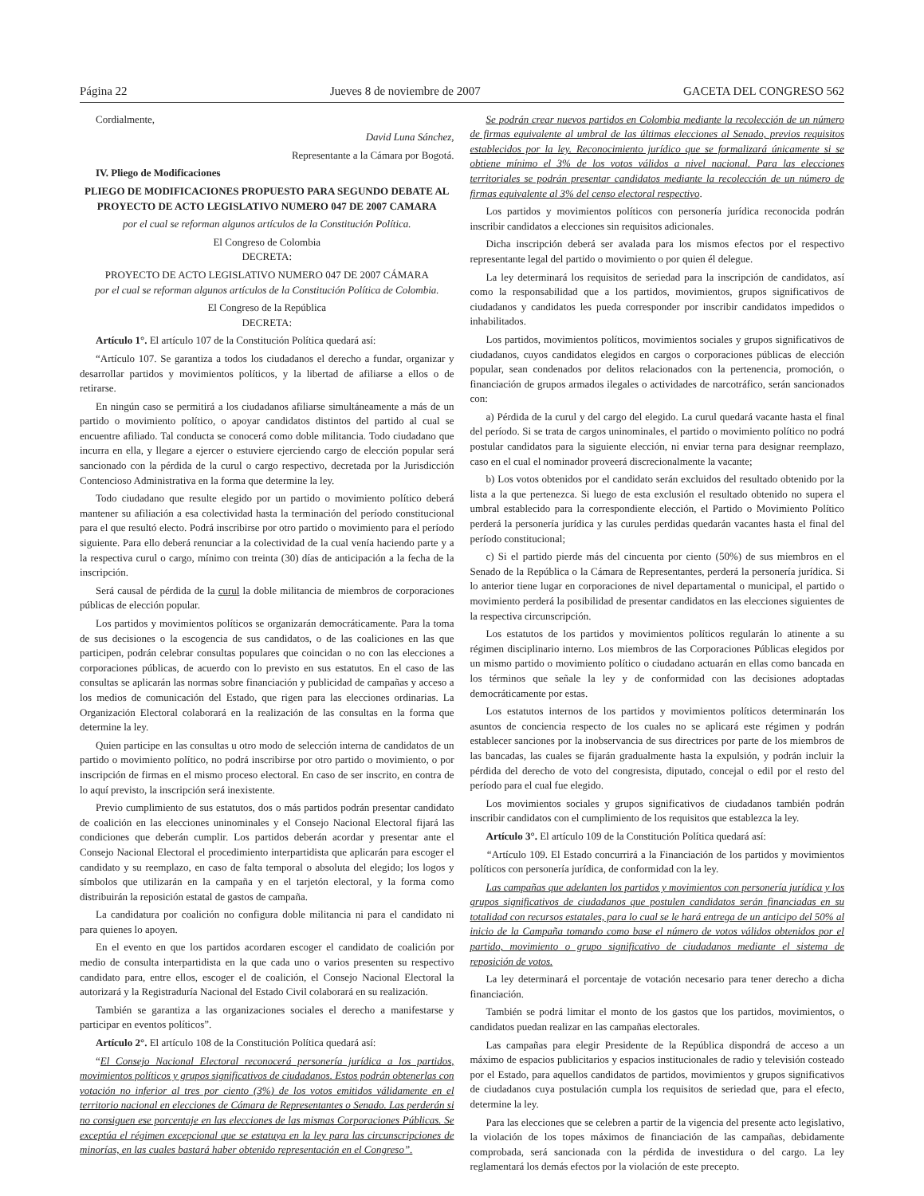Página 22 Jueves 8 de noviembre de 2007 GACETA DEL CONGRESO 562
Cordialmente,
David Luna Sánchez,
Representante a la Cámara por Bogotá.
IV. Pliego de Modificaciones
PLIEGO DE MODIFICACIONES PROPUESTO PARA SEGUNDO DEBATE AL PROYECTO DE ACTO LEGISLATIVO NUMERO 047 DE 2007 CAMARA
por el cual se reforman algunos artículos de la Constitución Política.
El Congreso de Colombia
DECRETA:
PROYECTO DE ACTO LEGISLATIVO NUMERO 047 DE 2007 CÁMARA
por el cual se reforman algunos artículos de la Constitución Política de Colombia.
El Congreso de la República
DECRETA:
Artículo 1°. El artículo 107 de la Constitución Política quedará así:
“Artículo 107. Se garantiza a todos los ciudadanos el derecho a fundar, organizar y desarrollar partidos y movimientos políticos, y la libertad de afiliarse a ellos o de retirarse.
En ningún caso se permitirá a los ciudadanos afiliarse simultáneamente a más de un partido o movimiento político, o apoyar candidatos distintos del partido al cual se encuentre afiliado. Tal conducta se conocerá como doble militancia. Todo ciudadano que incurra en ella, y llegare a ejercer o estuviere ejerciendo cargo de elección popular será sancionado con la pérdida de la curul o cargo respectivo, decretada por la Jurisdicción Contencioso Administrativa en la forma que determine la ley.
Todo ciudadano que resulte elegido por un partido o movimiento político deberá mantener su afiliación a esa colectividad hasta la terminación del período constitucional para el que resultó electo. Podrá inscribirse por otro partido o movimiento para el período siguiente. Para ello deberá renunciar a la colectividad de la cual venía haciendo parte y a la respectiva curul o cargo, mínimo con treinta (30) días de anticipación a la fecha de la inscripción.
Será causal de pérdida de la curul la doble militancia de miembros de corporaciones públicas de elección popular.
Los partidos y movimientos políticos se organizarán democráticamente. Para la toma de sus decisiones o la escogencia de sus candidatos, o de las coaliciones en las que participen, podrán celebrar consultas populares que coincidan o no con las elecciones a corporaciones públicas, de acuerdo con lo previsto en sus estatutos. En el caso de las consultas se aplicarán las normas sobre financiación y publicidad de campañas y acceso a los medios de comunicación del Estado, que rigen para las elecciones ordinarias. La Organización Electoral colaborará en la realización de las consultas en la forma que determine la ley.
Quien participe en las consultas u otro modo de selección interna de candidatos de un partido o movimiento político, no podrá inscribirse por otro partido o movimiento, o por inscripción de firmas en el mismo proceso electoral. En caso de ser inscrito, en contra de lo aquí previsto, la inscripción será inexistente.
Previo cumplimiento de sus estatutos, dos o más partidos podrán presentar candidato de coalición en las elecciones uninominales y el Consejo Nacional Electoral fijará las condiciones que deberán cumplir. Los partidos deberán acordar y presentar ante el Consejo Nacional Electoral el procedimiento interpartidista que aplicarán para escoger el candidato y su reemplazo, en caso de falta temporal o absoluta del elegido; los logos y símbolos que utilizarán en la campaña y en el tarjetón electoral, y la forma como distribuirán la reposición estatal de gastos de campaña.
La candidatura por coalición no configura doble militancia ni para el candidato ni para quienes lo apoyen.
En el evento en que los partidos acordaren escoger el candidato de coalición por medio de consulta interpartidista en la que cada uno o varios presenten su respectivo candidato para, entre ellos, escoger el de coalición, el Consejo Nacional Electoral la autorizará y la Registraduría Nacional del Estado Civil colaborará en su realización.
También se garantiza a las organizaciones sociales el derecho a manifestarse y participar en eventos políticos”.
Artículo 2°. El artículo 108 de la Constitución Política quedará así:
“El Consejo Nacional Electoral reconocerá personería jurídica a los partidos, movimientos políticos y grupos significativos de ciudadanos. Estos podrán obtenerlas con votación no inferior al tres por ciento (3%) de los votos emitidos válidamente en el territorio nacional en elecciones de Cámara de Representantes o Senado. Las perderán si no consiguen ese porcentaje en las elecciones de las mismas Corporaciones Públicas. Se exceptúa el régimen excepcional que se estatuya en la ley para las circunscripciones de minorías, en las cuales bastará haber obtenido representación en el Congreso”.
Se podrán crear nuevos partidos en Colombia mediante la recolección de un número de firmas equivalente al umbral de las últimas elecciones al Senado, previos requisitos establecidos por la ley. Reconocimiento jurídico que se formalizará únicamente si se obtiene mínimo el 3% de los votos válidos a nivel nacional. Para las elecciones territoriales se podrán presentar candidatos mediante la recolección de un número de firmas equivalente al 3% del censo electoral respectivo.
Los partidos y movimientos políticos con personería jurídica reconocida podrán inscribir candidatos a elecciones sin requisitos adicionales.
Dicha inscripción deberá ser avalada para los mismos efectos por el respectivo representante legal del partido o movimiento o por quien él delegue.
La ley determinará los requisitos de seriedad para la inscripción de candidatos, así como la responsabilidad que a los partidos, movimientos, grupos significativos de ciudadanos y candidatos les pueda corresponder por inscribir candidatos impedidos o inhabilitados.
Los partidos, movimientos políticos, movimientos sociales y grupos significativos de ciudadanos, cuyos candidatos elegidos en cargos o corporaciones públicas de elección popular, sean condenados por delitos relacionados con la pertenencia, promoción, o financiación de grupos armados ilegales o actividades de narcotráfico, serán sancionados con:
a) Pérdida de la curul y del cargo del elegido. La curul quedará vacante hasta el final del período. Si se trata de cargos uninominales, el partido o movimiento político no podrá postular candidatos para la siguiente elección, ni enviar terna para designar reemplazo, caso en el cual el nominador proveerá discrecionalmente la vacante;
b) Los votos obtenidos por el candidato serán excluidos del resultado obtenido por la lista a la que pertenezca. Si luego de esta exclusión el resultado obtenido no supera el umbral establecido para la correspondiente elección, el Partido o Movimiento Político perderá la personería jurídica y las curules perdidas quedarán vacantes hasta el final del período constitucional;
c) Si el partido pierde más del cincuenta por ciento (50%) de sus miembros en el Senado de la República o la Cámara de Representantes, perderá la personería jurídica. Si lo anterior tiene lugar en corporaciones de nivel departamental o municipal, el partido o movimiento perderá la posibilidad de presentar candidatos en las elecciones siguientes de la respectiva circunscripción.
Los estatutos de los partidos y movimientos políticos regularán lo atinente a su régimen disciplinario interno. Los miembros de las Corporaciones Públicas elegidos por un mismo partido o movimiento político o ciudadano actuarán en ellas como bancada en los términos que señale la ley y de conformidad con las decisiones adoptadas democráticamente por estas.
Los estatutos internos de los partidos y movimientos políticos determinarán los asuntos de conciencia respecto de los cuales no se aplicará este régimen y podrán establecer sanciones por la inobservancia de sus directrices por parte de los miembros de las bancadas, las cuales se fijarán gradualmente hasta la expulsión, y podrán incluir la pérdida del derecho de voto del congresista, diputado, concejal o edil por el resto del período para el cual fue elegido.
Los movimientos sociales y grupos significativos de ciudadanos también podrán inscribir candidatos con el cumplimiento de los requisitos que establezca la ley.
Artículo 3°. El artículo 109 de la Constitución Política quedará así:
“Artículo 109. El Estado concurrirá a la Financiación de los partidos y movimientos políticos con personería jurídica, de conformidad con la ley.
Las campañas que adelanten los partidos y movimientos con personería jurídica y los grupos significativos de ciudadanos que postulen candidatos serán financiadas en su totalidad con recursos estatales, para lo cual se le hará entrega de un anticipo del 50% al inicio de la Campaña tomando como base el número de votos válidos obtenidos por el partido, movimiento o grupo significativo de ciudadanos mediante el sistema de reposición de votos.
La ley determinará el porcentaje de votación necesario para tener derecho a dicha financiación.
También se podrá limitar el monto de los gastos que los partidos, movimientos, o candidatos puedan realizar en las campañas electorales.
Las campañas para elegir Presidente de la República dispondrá de acceso a un máximo de espacios publicitarios y espacios institucionales de radio y televisión costeado por el Estado, para aquellos candidatos de partidos, movimientos y grupos significativos de ciudadanos cuya postulación cumpla los requisitos de seriedad que, para el efecto, determine la ley.
Para las elecciones que se celebren a partir de la vigencia del presente acto legislativo, la violación de los topes máximos de financiación de las campañas, debidamente comprobada, será sancionada con la pérdida de investidura o del cargo. La ley reglamentará los demás efectos por la violación de este precepto.